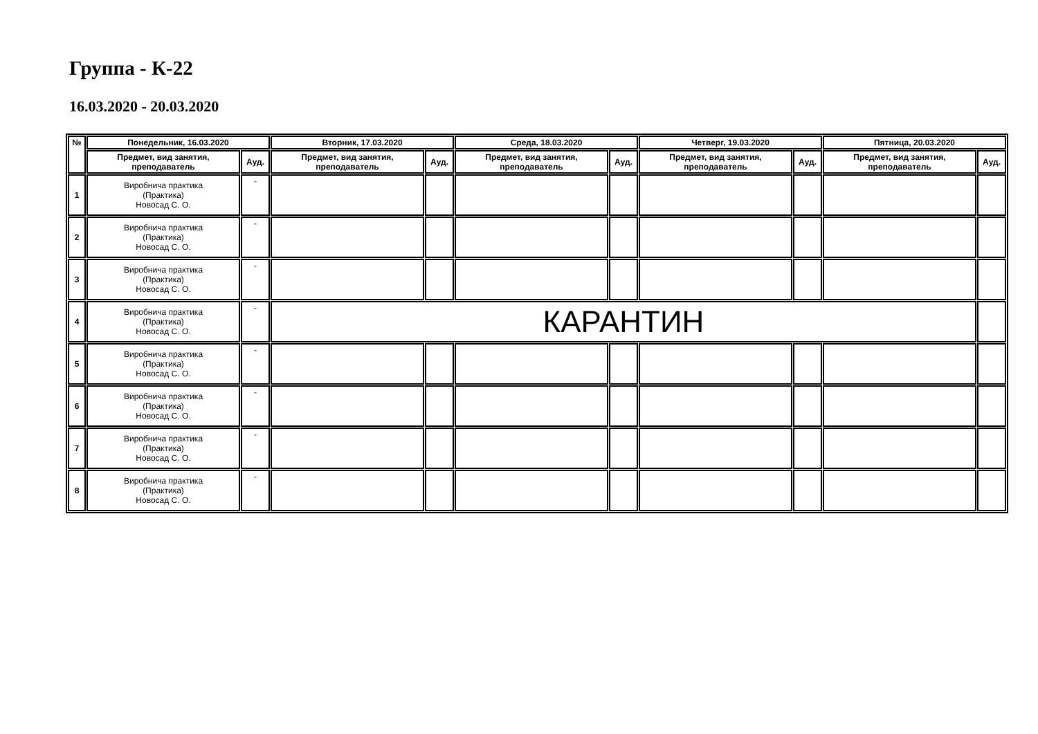Группа - К-22
16.03.2020 - 20.03.2020
| № | Понедельник, 16.03.2020 | | Вторник, 17.03.2020 | | Среда, 18.03.2020 | | Четверг, 19.03.2020 | | Пятница, 20.03.2020 | |
| --- | --- | --- | --- | --- | --- | --- | --- | --- | --- | --- |
| | Предмет, вид занятия, преподаватель | Ауд. | Предмет, вид занятия, преподаватель | Ауд. | Предмет, вид занятия, преподаватель | Ауд. | Предмет, вид занятия, преподаватель | Ауд. | Предмет, вид занятия, преподаватель | Ауд. |
| 1 | Виробнича практика (Практика) Новосад С. О. | - | | | | | | | | |
| 2 | Виробнича практика (Практика) Новосад С. О. | - | | | | | | | | |
| 3 | Виробнича практика (Практика) Новосад С. О. | - | | | | | | | | |
| 4 | Виробнича практика (Практика) Новосад С. О. | - | КАРАНТИН | | | | | | | |
| 5 | Виробнича практика (Практика) Новосад С. О. | - | | | | | | | | |
| 6 | Виробнича практика (Практика) Новосад С. О. | - | | | | | | | | |
| 7 | Виробнича практика (Практика) Новосад С. О. | - | | | | | | | | |
| 8 | Виробнича практика (Практика) Новосад С. О. | - | | | | | | | | |